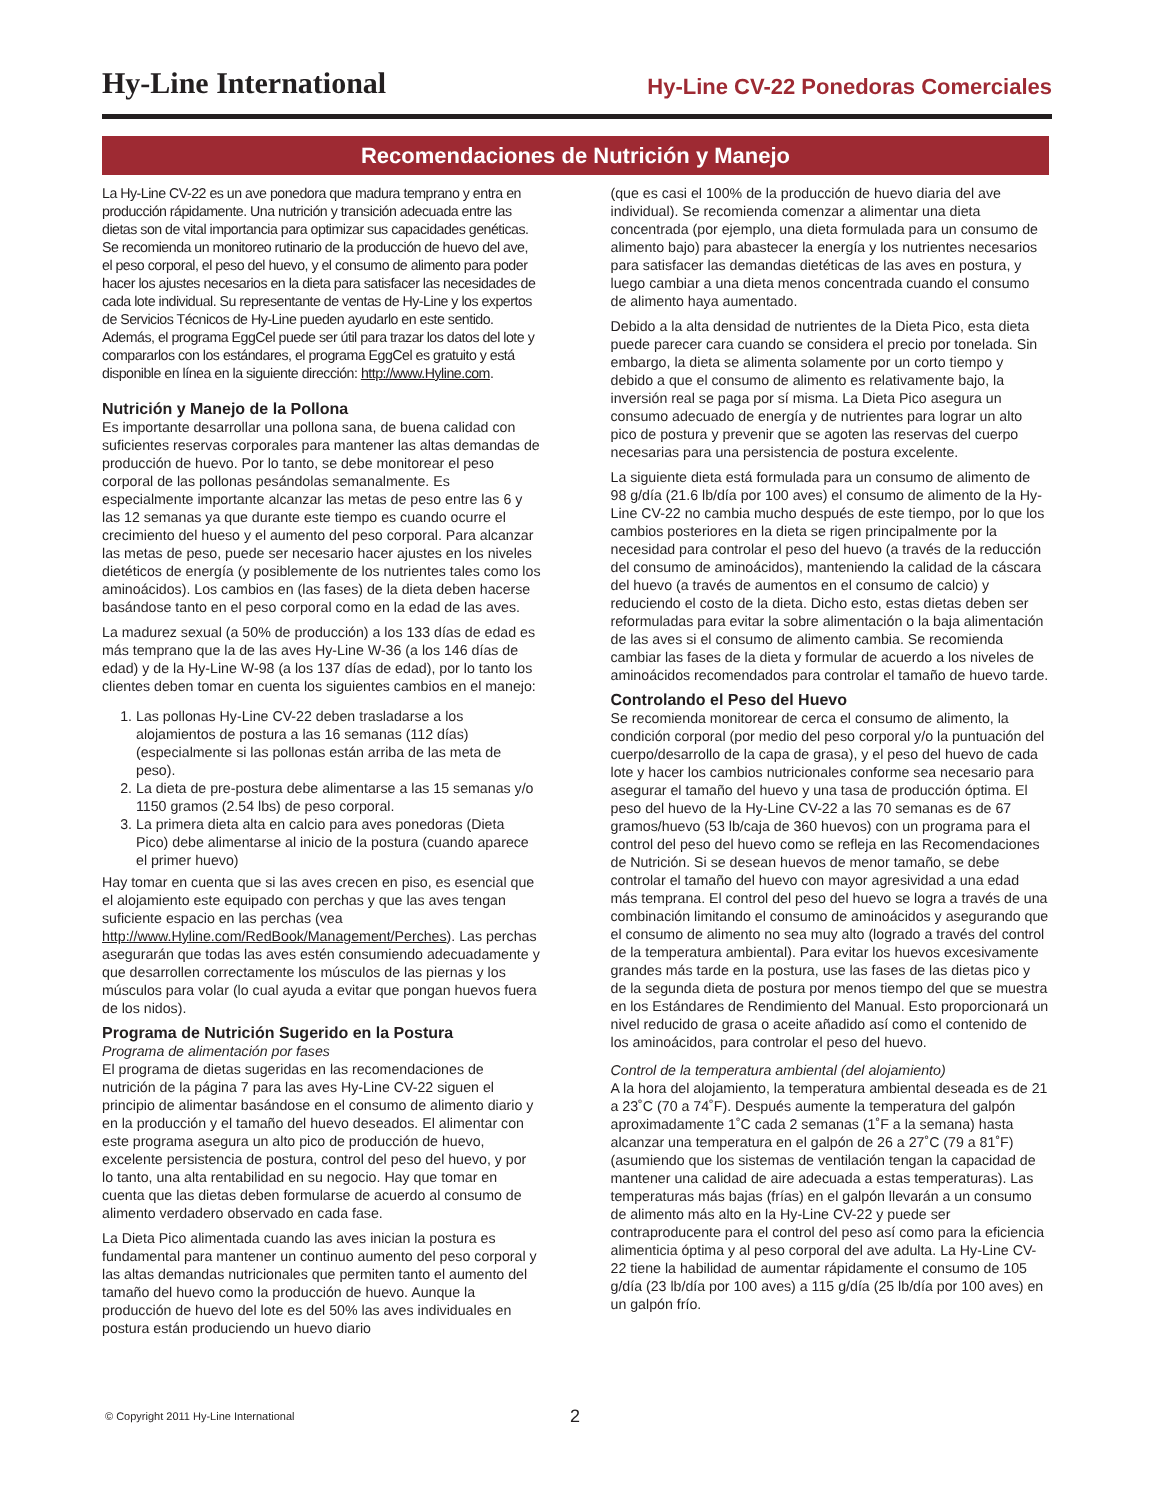Hy-Line International
Hy-Line CV-22 Ponedoras Comerciales
Recomendaciones de Nutrición y Manejo
La Hy-Line CV-22 es un ave ponedora que madura temprano y entra en producción rápidamente. Una nutrición y transición adecuada entre las dietas son de vital importancia para optimizar sus capacidades genéticas. Se recomienda un monitoreo rutinario de la producción de huevo del ave, el peso corporal, el peso del huevo, y el consumo de alimento para poder hacer los ajustes necesarios en la dieta para satisfacer las necesidades de cada lote individual. Su representante de ventas de Hy-Line y los expertos de Servicios Técnicos de Hy-Line pueden ayudarlo en este sentido. Además, el programa EggCel puede ser útil para trazar los datos del lote y compararlos con los estándares, el programa EggCel es gratuito y está disponible en línea en la siguiente dirección: http://www.Hyline.com.
Nutrición y Manejo de la Pollona
Es importante desarrollar una pollona sana, de buena calidad con suficientes reservas corporales para mantener las altas demandas de producción de huevo. Por lo tanto, se debe monitorear el peso corporal de las pollonas pesándolas semanalmente. Es especialmente importante alcanzar las metas de peso entre las 6 y las 12 semanas ya que durante este tiempo es cuando ocurre el crecimiento del hueso y el aumento del peso corporal. Para alcanzar las metas de peso, puede ser necesario hacer ajustes en los niveles dietéticos de energía (y posiblemente de los nutrientes tales como los aminoácidos). Los cambios en (las fases) de la dieta deben hacerse basándose tanto en el peso corporal como en la edad de las aves.
La madurez sexual (a 50% de producción) a los 133 días de edad es más temprano que la de las aves Hy-Line W-36 (a los 146 días de edad) y de la Hy-Line W-98 (a los 137 días de edad), por lo tanto los clientes deben tomar en cuenta los siguientes cambios en el manejo:
1. Las pollonas Hy-Line CV-22 deben trasladarse a los alojamientos de postura a las 16 semanas (112 días) (especialmente si las pollonas están arriba de las meta de peso).
2. La dieta de pre-postura debe alimentarse a las 15 semanas y/o 1150 gramos (2.54 lbs) de peso corporal.
3. La primera dieta alta en calcio para aves ponedoras (Dieta Pico) debe alimentarse al inicio de la postura (cuando aparece el primer huevo)
Hay tomar en cuenta que si las aves crecen en piso, es esencial que el alojamiento este equipado con perchas y que las aves tengan suficiente espacio en las perchas (vea http://www.Hyline.com/RedBook/Management/Perches). Las perchas asegurarán que todas las aves estén consumiendo adecuadamente y que desarrollen correctamente los músculos de las piernas y los músculos para volar (lo cual ayuda a evitar que pongan huevos fuera de los nidos).
Programa de Nutrición Sugerido en la Postura
Programa de alimentación por fases
El programa de dietas sugeridas en las recomendaciones de nutrición de la página 7 para las aves Hy-Line CV-22 siguen el principio de alimentar basándose en el consumo de alimento diario y en la producción y el tamaño del huevo deseados. El alimentar con este programa asegura un alto pico de producción de huevo, excelente persistencia de postura, control del peso del huevo, y por lo tanto, una alta rentabilidad en su negocio. Hay que tomar en cuenta que las dietas deben formularse de acuerdo al consumo de alimento verdadero observado en cada fase.
La Dieta Pico alimentada cuando las aves inician la postura es fundamental para mantener un continuo aumento del peso corporal y las altas demandas nutricionales que permiten tanto el aumento del tamaño del huevo como la producción de huevo. Aunque la producción de huevo del lote es del 50% las aves individuales en postura están produciendo un huevo diario
(que es casi el 100% de la producción de huevo diaria del ave individual). Se recomienda comenzar a alimentar una dieta concentrada (por ejemplo, una dieta formulada para un consumo de alimento bajo) para abastecer la energía y los nutrientes necesarios para satisfacer las demandas dietéticas de las aves en postura, y luego cambiar a una dieta menos concentrada cuando el consumo de alimento haya aumentado.
Debido a la alta densidad de nutrientes de la Dieta Pico, esta dieta puede parecer cara cuando se considera el precio por tonelada. Sin embargo, la dieta se alimenta solamente por un corto tiempo y debido a que el consumo de alimento es relativamente bajo, la inversión real se paga por sí misma. La Dieta Pico asegura un consumo adecuado de energía y de nutrientes para lograr un alto pico de postura y prevenir que se agoten las reservas del cuerpo necesarias para una persistencia de postura excelente.
La siguiente dieta está formulada para un consumo de alimento de 98 g/día (21.6 lb/día por 100 aves) el consumo de alimento de la Hy-Line CV-22 no cambia mucho después de este tiempo, por lo que los cambios posteriores en la dieta se rigen principalmente por la necesidad para controlar el peso del huevo (a través de la reducción del consumo de aminoácidos), manteniendo la calidad de la cáscara del huevo (a través de aumentos en el consumo de calcio) y reduciendo el costo de la dieta. Dicho esto, estas dietas deben ser reformuladas para evitar la sobre alimentación o la baja alimentación de las aves si el consumo de alimento cambia. Se recomienda cambiar las fases de la dieta y formular de acuerdo a los niveles de aminoácidos recomendados para controlar el tamaño de huevo tarde.
Controlando el Peso del Huevo
Se recomienda monitorear de cerca el consumo de alimento, la condición corporal (por medio del peso corporal y/o la puntuación del cuerpo/desarrollo de la capa de grasa), y el peso del huevo de cada lote y hacer los cambios nutricionales conforme sea necesario para asegurar el tamaño del huevo y una tasa de producción óptima. El peso del huevo de la Hy-Line CV-22 a las 70 semanas es de 67 gramos/huevo (53 lb/caja de 360 huevos) con un programa para el control del peso del huevo como se refleja en las Recomendaciones de Nutrición. Si se desean huevos de menor tamaño, se debe controlar el tamaño del huevo con mayor agresividad a una edad más temprana. El control del peso del huevo se logra a través de una combinación limitando el consumo de aminoácidos y asegurando que el consumo de alimento no sea muy alto (logrado a través del control de la temperatura ambiental). Para evitar los huevos excesivamente grandes más tarde en la postura, use las fases de las dietas pico y de la segunda dieta de postura por menos tiempo del que se muestra en los Estándares de Rendimiento del Manual. Esto proporcionará un nivel reducido de grasa o aceite añadido así como el contenido de los aminoácidos, para controlar el peso del huevo.
Control de la temperatura ambiental (del alojamiento)
A la hora del alojamiento, la temperatura ambiental deseada es de 21 a 23˚C (70 a 74˚F). Después aumente la temperatura del galpón aproximadamente 1˚C cada 2 semanas (1˚F a la semana) hasta alcanzar una temperatura en el galpón de 26 a 27˚C (79 a 81˚F) (asumiendo que los sistemas de ventilación tengan la capacidad de mantener una calidad de aire adecuada a estas temperaturas). Las temperaturas más bajas (frías) en el galpón llevarán a un consumo de alimento más alto en la Hy-Line CV-22 y puede ser contraproducente para el control del peso así como para la eficiencia alimenticia óptima y al peso corporal del ave adulta. La Hy-Line CV-22 tiene la habilidad de aumentar rápidamente el consumo de 105 g/día (23 lb/día por 100 aves) a 115 g/día (25 lb/día por 100 aves) en un galpón frío.
© Copyright 2011 Hy-Line International
2